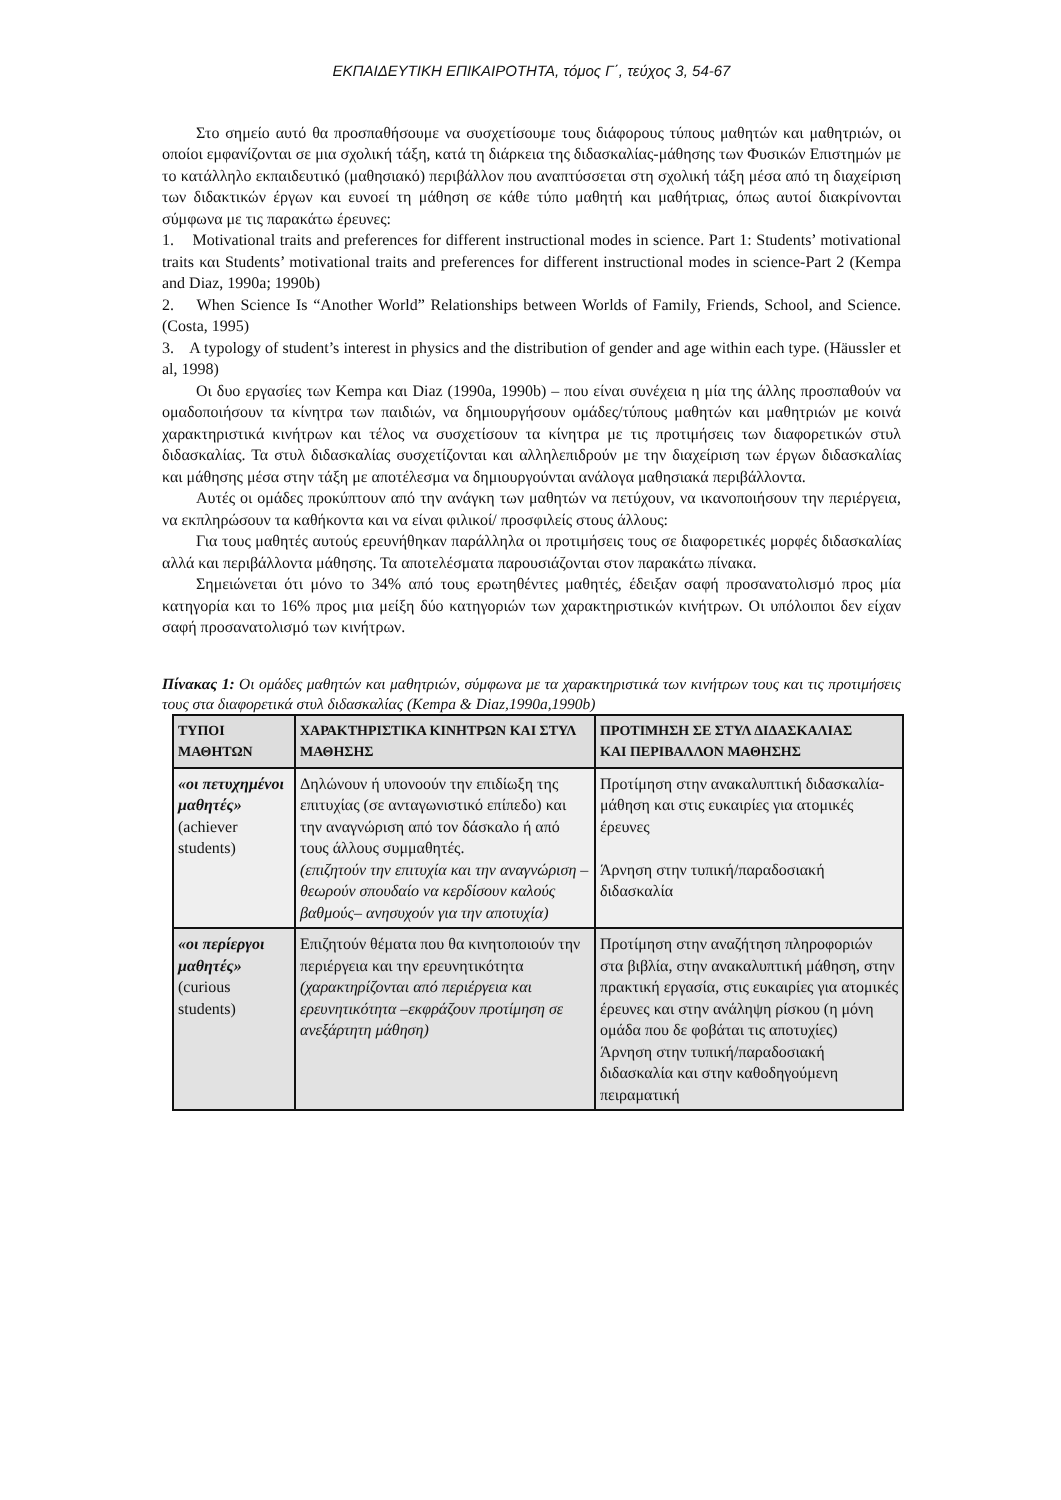ΕΚΠΑΙΔΕΥΤΙΚΗ ΕΠΙΚΑΙΡΟΤΗΤΑ, τόμος Γ΄, τεύχος 3, 54-67
Στο σημείο αυτό θα προσπαθήσουμε να συσχετίσουμε τους διάφορους τύπους μαθητών και μαθητριών, οι οποίοι εμφανίζονται σε μια σχολική τάξη, κατά τη διάρκεια της διδασκαλίας-μάθησης των Φυσικών Επιστημών με το κατάλληλο εκπαιδευτικό (μαθησιακό) περιβάλλον που αναπτύσσεται στη σχολική τάξη μέσα από τη διαχείριση των διδακτικών έργων και ευνοεί τη μάθηση σε κάθε τύπο μαθητή και μαθήτριας, όπως αυτοί διακρίνονται σύμφωνα με τις παρακάτω έρευνες:
1. Motivational traits and preferences for different instructional modes in science. Part 1: Students’ motivational traits και Students’ motivational traits and preferences for different instructional modes in science-Part 2 (Kempa and Diaz, 1990a; 1990b)
2. When Science Is “Another World” Relationships between Worlds of Family, Friends, School, and Science. (Costa, 1995)
3. A typology of student’s interest in physics and the distribution of gender and age within each type. (Häussler et al, 1998)
Οι δυο εργασίες των Kempa και Diaz (1990a, 1990b) – που είναι συνέχεια η μία της άλλης προσπαθούν να ομαδοποιήσουν τα κίνητρα των παιδιών, να δημιουργήσουν ομάδες/τύπους μαθητών και μαθητριών με κοινά χαρακτηριστικά κινήτρων και τέλος να συσχετίσουν τα κίνητρα με τις προτιμήσεις των διαφορετικών στυλ διδασκαλίας. Τα στυλ διδασκαλίας συσχετίζονται και αλληλεπιδρούν με την διαχείριση των έργων διδασκαλίας και μάθησης μέσα στην τάξη με αποτέλεσμα να δημιουργούνται ανάλογα μαθησιακά περιβάλλοντα.
Αυτές οι ομάδες προκύπτουν από την ανάγκη των μαθητών να πετύχουν, να ικανοποιήσουν την περιέργεια, να εκπληρώσουν τα καθήκοντα και να είναι φιλικοί/ προσφιλείς στους άλλους:
Για τους μαθητές αυτούς ερευνήθηκαν παράλληλα οι προτιμήσεις τους σε διαφορετικές μορφές διδασκαλίας αλλά και περιβάλλοντα μάθησης. Τα αποτελέσματα παρουσιάζονται στον παρακάτω πίνακα.
Σημειώνεται ότι μόνο το 34% από τους ερωτηθέντες μαθητές, έδειξαν σαφή προσανατολισμό προς μία κατηγορία και το 16% προς μια μείξη δύο κατηγοριών των χαρακτηριστικών κινήτρων. Οι υπόλοιποι δεν είχαν σαφή προσανατολισμό των κινήτρων.
Πίνακας 1: Οι ομάδες μαθητών και μαθητριών, σύμφωνα με τα χαρακτηριστικά των κινήτρων τους και τις προτιμήσεις τους στα διαφορετικά στυλ διδασκαλίας (Kempa & Diaz,1990a,1990b)
| ΤΥΠΟΙ ΜΑΘΗΤΩΝ | ΧΑΡΑΚΤΗΡΙΣΤΙΚΑ ΚΙΝΗΤΡΩΝ ΚΑΙ ΣΤΥΛ ΜΑΘΗΣΗΣ | ΠΡΟΤΙΜΗΣΗ ΣΕ ΣΤΥΛ ΔΙΔΑΣΚΑΛΙΑΣ ΚΑΙ ΠΕΡΙΒΑΛΛΟΝ ΜΑΘΗΣΗΣ |
| «οι πετυχημένοι μαθητές» (achiever students) | Δηλώνουν ή υπονοούν την επιδίωξη της επιτυχίας (σε ανταγωνιστικό επίπεδο) και την αναγνώριση από τον δάσκαλο ή από τους άλλους συμμαθητές. (επιζητούν την επιτυχία και την αναγνώριση –θεωρούν σπουδαίο να κερδίσουν καλούς βαθμούς– ανησυχούν για την αποτυχία) | Προτίμηση στην ανακαλυπτική διδασκαλία-μάθηση και στις ευκαιρίες για ατομικές έρευνες Άρνηση στην τυπική/παραδοσιακή διδασκαλία |
| «οι περίεργοι μαθητές» (curious students) | Επιζητούν θέματα που θα κινητοποιούν την περιέργεια και την ερευνητικότητα (χαρακτηρίζονται από περιέργεια και ερευνητικότητα –εκφράζουν προτίμηση σε ανεξάρτητη μάθηση) | Προτίμηση στην αναζήτηση πληροφοριών στα βιβλία, στην ανακαλυπτική μάθηση, στην πρακτική εργασία, στις ευκαιρίες για ατομικές έρευνες και στην ανάληψη ρίσκου (η μόνη ομάδα που δε φοβάται τις αποτυχίες) Άρνηση στην τυπική/παραδοσιακή διδασκαλία και στην καθοδηγούμενη πειραματική |